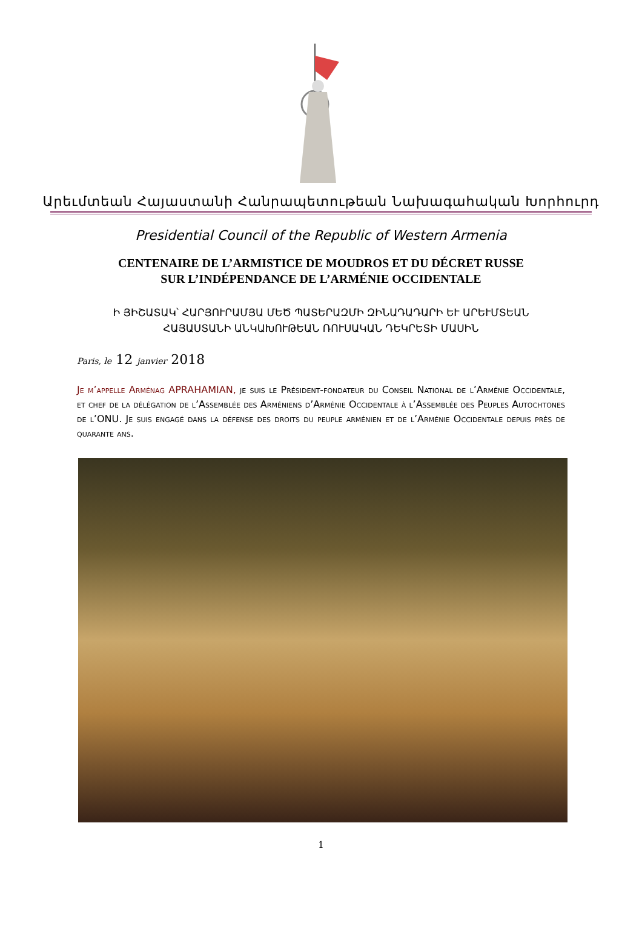Արեւմտեան Հայաստանի Հանրապետութեան Նախագահական Խորհուրդ
Presidential Council of the Republic of Western Armenia
CENTENAIRE DE L’ARMISTICE DE MOUDROS ET DU DÉCRET RUSSE
SUR L’INDÉPENDANCE DE L’ARMÉNIE OCCIDENTALE
Ի ՅԻՇԱՏԱԿ՝ ՀԱՐՅՈՒՐԱՄՅԱ ՄԵԾ ՊԱՏԵՐԱԶՄԻ ԶԻՆԱԴԱԴԱՐԻ ԵՒ ԱՐԵՒՄՏԵԱՆ
ՀԱՅԱՍՏԱՆԻ ԱՆԿԱԽՈՒԹԵԱՆ ՌՈՒՍԱԿԱՆ ԴԵԿՐԵՏԻ ՄԱՍԻՆ
Paris, le 12 janvier 2018
Je m’appelle Arménag APRAHAMIAN, je suis le Président-fondateur du Conseil National de l’Arménie Occidentale, et chef de la délégation de l’Assemblée des Arméniens d’Arménie Occidentale à l’Assemblée des Peuples Autochtones de l’ONU. Je suis engagé dans la défense des droits du peuple arménien et de l’Arménie Occidentale depuis près de quarante ans.
1